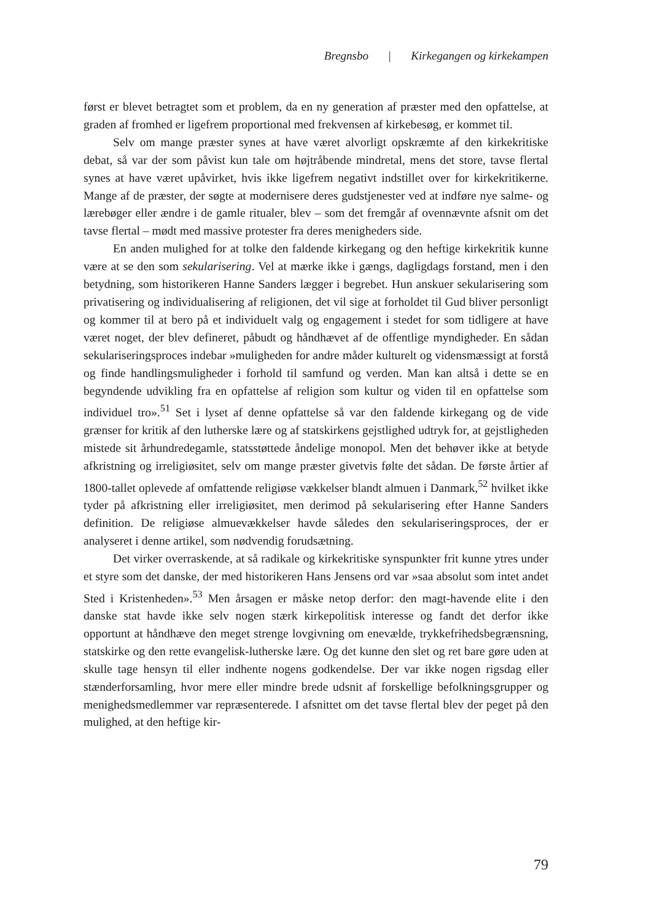Bregnsbo | Kirkegangen og kirkekampen
først er blevet betragtet som et problem, da en ny generation af præster med den opfattelse, at graden af fromhed er ligefrem proportional med frekvensen af kirkebesøg, er kommet til.
Selv om mange præster synes at have været alvorligt opskræmte af den kirkekritiske debat, så var der som påvist kun tale om højtråbende mindretal, mens det store, tavse flertal synes at have været upåvirket, hvis ikke ligefrem negativt indstillet over for kirkekritikerne. Mange af de præster, der søgte at modernisere deres gudstjenester ved at indføre nye salme- og lærebøger eller ændre i de gamle ritualer, blev – som det fremgår af ovennævnte afsnit om det tavse flertal – mødt med massive protester fra deres menigheders side.
En anden mulighed for at tolke den faldende kirkegang og den heftige kirkekritik kunne være at se den som sekularisering. Vel at mærke ikke i gængs, dagligdags forstand, men i den betydning, som historikeren Hanne Sanders lægger i begrebet. Hun anskuer sekularisering som privatisering og individualisering af religionen, det vil sige at forholdet til Gud bliver personligt og kommer til at bero på et individuelt valg og engagement i stedet for som tidligere at have været noget, der blev defineret, påbudt og håndhævet af de offentlige myndigheder. En sådan sekulariseringsproces indebar »muligheden for andre måder kulturelt og vidensmæssigt at forstå og finde handlingsmuligheder i forhold til samfund og verden. Man kan altså i dette se en begyndende udvikling fra en opfattelse af religion som kultur og viden til en opfattelse som individuel tro».<sup>51</sup> Set i lyset af denne opfattelse så var den faldende kirkegang og de vide grænser for kritik af den lutherske lære og af statskirkens gejstlighed udtryk for, at gejstligheden mistede sit århundredegamle, statsstøttede åndelige monopol. Men det behøver ikke at betyde afkristning og irreligiøsitet, selv om mange præster givetvis følte det sådan. De første årtier af 1800-tallet oplevede af omfattende religiøse vækkelser blandt almuen i Danmark,<sup>52</sup> hvilket ikke tyder på afkristning eller irreligiøsitet, men derimod på sekularisering efter Hanne Sanders definition. De religiøse almuevækkelser havde således den sekulariseringsproces, der er analyseret i denne artikel, som nødvendig forudsætning.
Det virker overraskende, at så radikale og kirkekritiske synspunkter frit kunne ytres under et styre som det danske, der med historikeren Hans Jensens ord var »saa absolut som intet andet Sted i Kristenheden».<sup>53</sup> Men årsagen er måske netop derfor: den magt-havende elite i den danske stat havde ikke selv nogen stærk kirkepolitisk interesse og fandt det derfor ikke opportunt at håndhæve den meget strenge lovgivning om enevælde, trykkefrihedsbegrænsning, statskirke og den rette evangelisk-lutherske lære. Og det kunne den slet og ret bare gøre uden at skulle tage hensyn til eller indhente nogens godkendelse. Der var ikke nogen rigsdag eller stænderforsamling, hvor mere eller mindre brede udsnit af forskellige befolkningsgrupper og menighedsmedlemmer var repræsenterede. I afsnittet om det tavse flertal blev der peget på den mulighed, at den heftige kir-
79